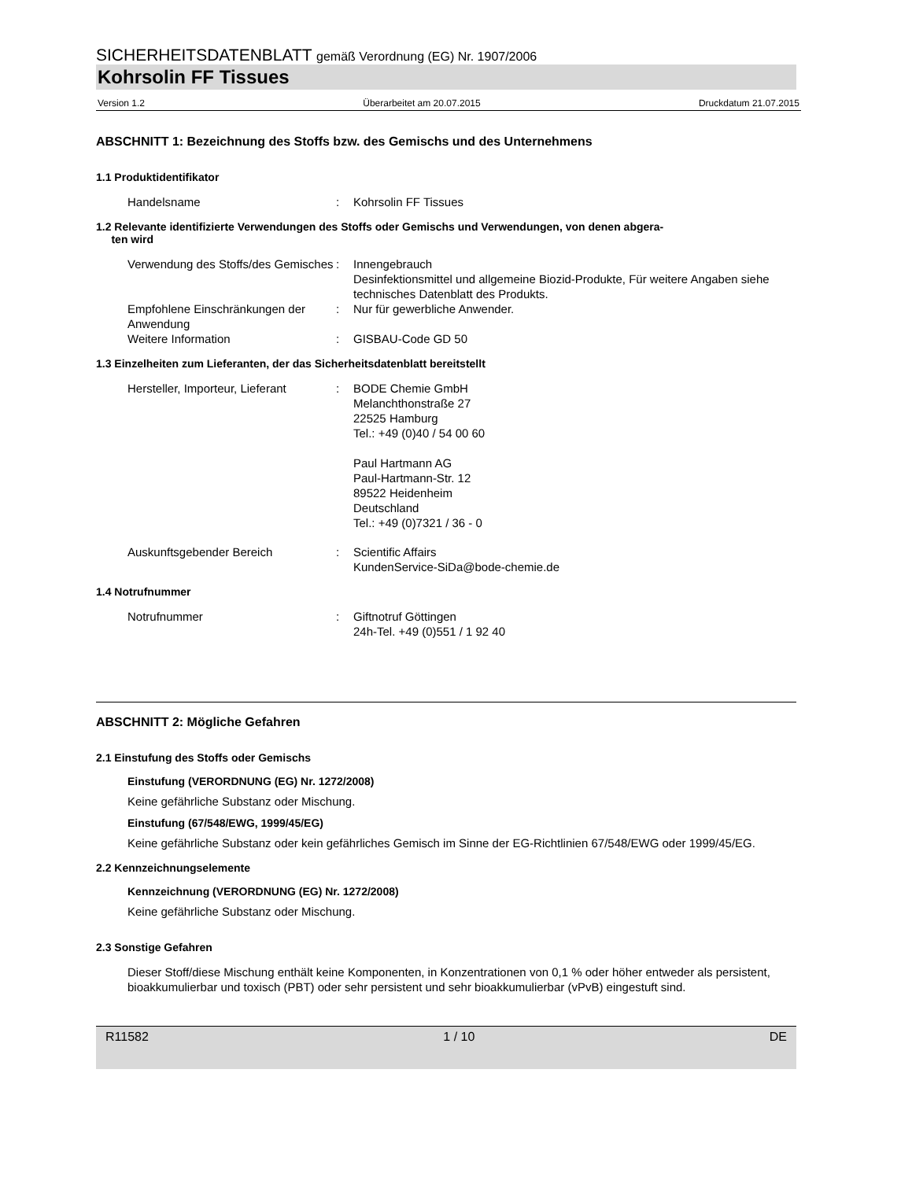SICHERHEITSDATENBLATT gemäß Verordnung (EG) Nr. 1907/2006
Kohrsolin FF Tissues
Version 1.2 Überarbeitet am 20.07.2015 Druckdatum 21.07.2015
ABSCHNITT 1: Bezeichnung des Stoffs bzw. des Gemischs und des Unternehmens
1.1 Produktidentifikator
Handelsname : Kohrsolin FF Tissues
1.2 Relevante identifizierte Verwendungen des Stoffs oder Gemischs und Verwendungen, von denen abgera-
ten wird
Verwendung des Stoffs/des Gemisches
: Innengebrauch
Desinfektionsmittel und allgemeine Biozid-Produkte, Für weitere Angaben siehe technisches Datenblatt des Produkts.
Empfohlene Einschränkungen der Anwendung
: Nur für gewerbliche Anwender.
Weitere Information : GISBAU-Code GD 50
1.3 Einzelheiten zum Lieferanten, der das Sicherheitsdatenblatt bereitstellt
Hersteller, Importeur, Lieferant
: BODE Chemie GmbH
Melanchthonstraße 27
22525 Hamburg
Tel.: +49 (0)40 / 54 00 60
Paul Hartmann AG
Paul-Hartmann-Str. 12
89522 Heidenheim
Deutschland
Tel.: +49 (0)7321 / 36 - 0
Auskunftsgebender Bereich : Scientific Affairs
KundenService-SiDa@bode-chemie.de
1.4 Notrufnummer
Notrufnummer : Giftnotruf Göttingen
24h-Tel. +49 (0)551 / 1 92 40
ABSCHNITT 2: Mögliche Gefahren
2.1 Einstufung des Stoffs oder Gemischs
Einstufung (VERORDNUNG (EG) Nr. 1272/2008)
Keine gefährliche Substanz oder Mischung.
Einstufung (67/548/EWG, 1999/45/EG)
Keine gefährliche Substanz oder kein gefährliches Gemisch im Sinne der EG-Richtlinien 67/548/EWG oder 1999/45/EG.
2.2 Kennzeichnungselemente
Kennzeichnung (VERORDNUNG (EG) Nr. 1272/2008)
Keine gefährliche Substanz oder Mischung.
2.3 Sonstige Gefahren
Dieser Stoff/diese Mischung enthält keine Komponenten, in Konzentrationen von 0,1 % oder höher entweder als persistent, bioakkumulierbar und toxisch (PBT) oder sehr persistent und sehr bioakkumulierbar (vPvB) eingestuft sind.
R11582 1 / 10 DE